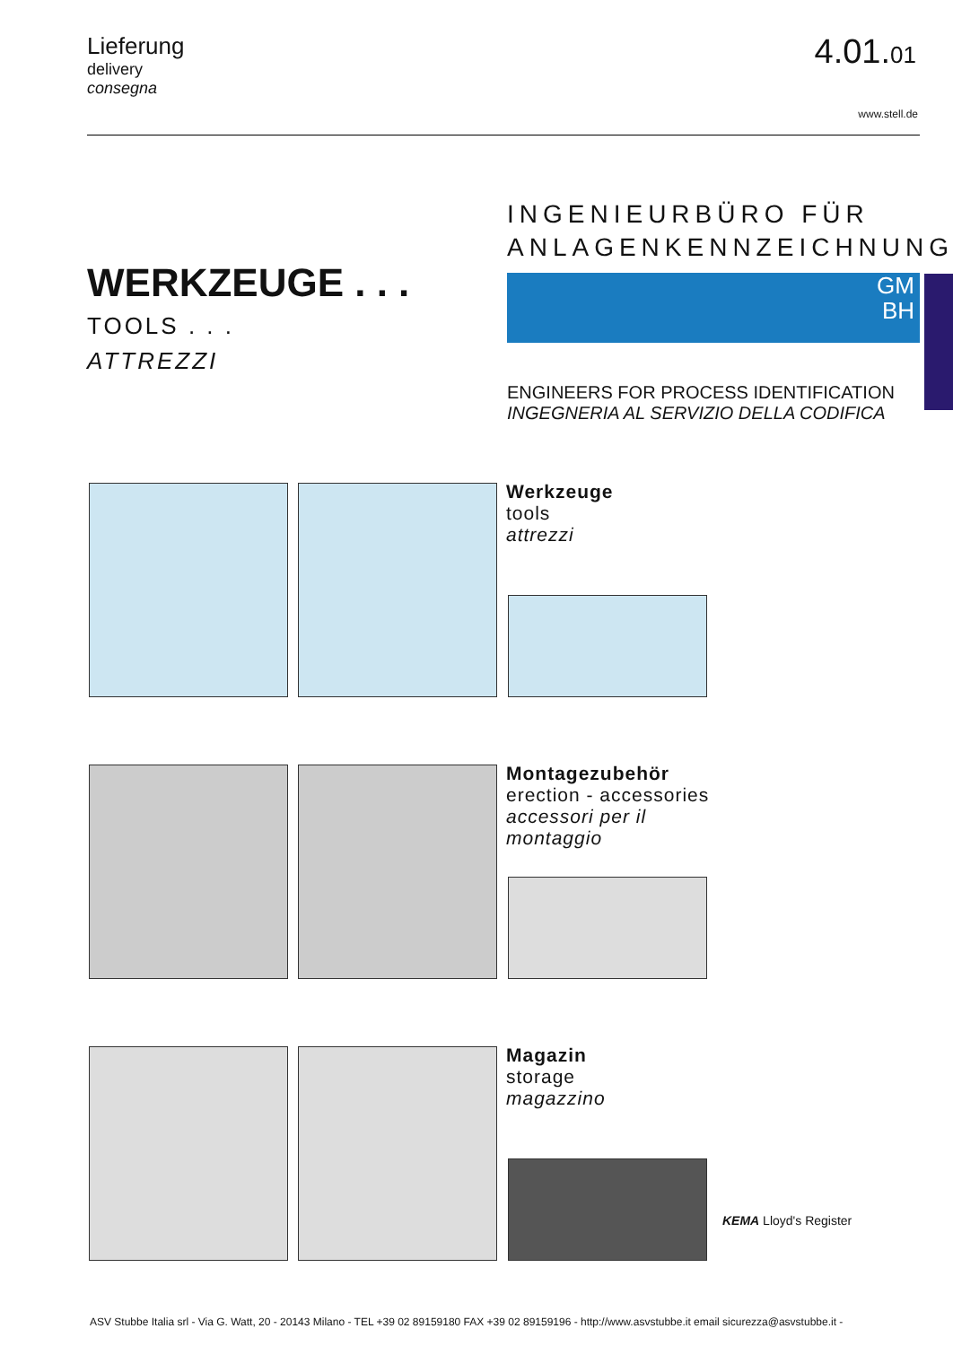Lieferung
delivery
consegna
4.01.01
www.stell.de
WERKZEUGE . . .
TOOLS . . .
ATTREZZI
INGENIEURBÜRO FÜR
ANLAGENKENNZEICHNUNG
GM
BH
ENGINEERS FOR PROCESS IDENTIFICATION
INGEGNERIA AL SERVIZIO DELLA CODIFICA
Werkzeuge
tools
attrezzi
Montagezubehör
erection - accessories
accessori per il montaggio
Magazin
storage
magazzino
KEMA Lloyd's Register
ASV Stubbe Italia srl - Via G. Watt, 20 - 20143 Milano - TEL +39 02 89159180 FAX +39 02 89159196 - http://www.asvstubbe.it email sicurezza@asvstubbe.it -